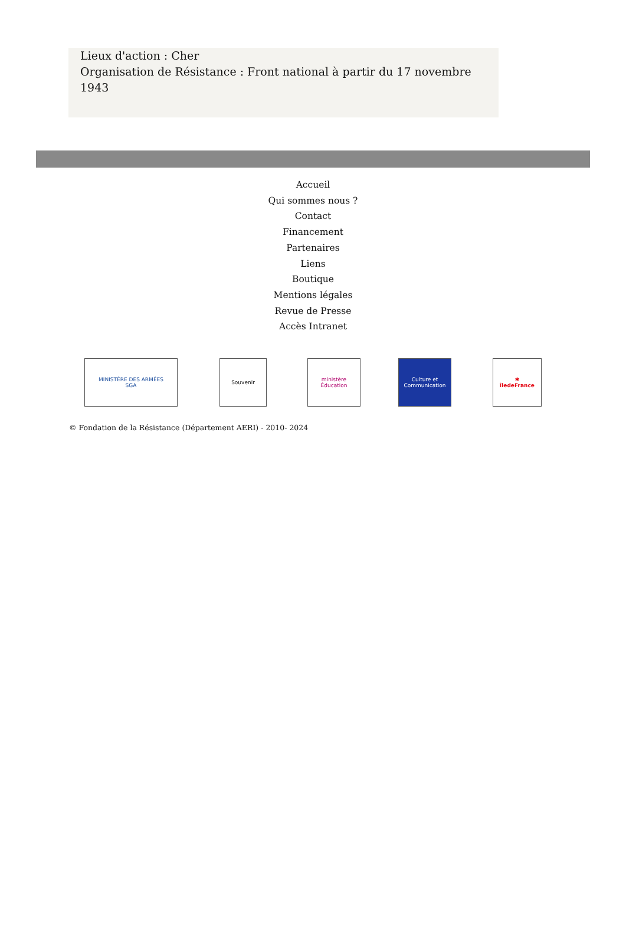Lieux d'action : Cher
Organisation de Résistance : Front national à partir du 17 novembre 1943
Accueil
Qui sommes nous ?
Contact
Financement
Partenaires
Liens
Boutique
Mentions légales
Revue de Presse
Accès Intranet
MINISTÈRE DES ARMÉES
SGA
Souvenir
ministère Éducation
Culture et Communication
✱
îledeFrance
© Fondation de la Résistance (Département AERI) - 2010- 2024